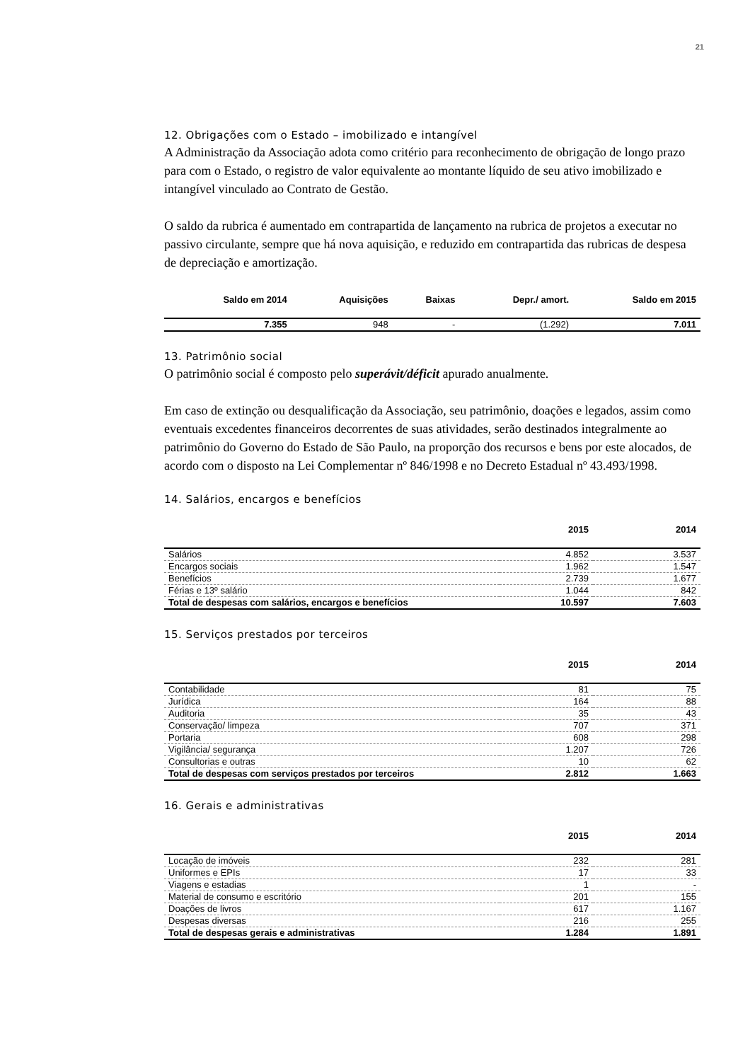21
12. Obrigações com o Estado – imobilizado e intangível
A Administração da Associação adota como critério para reconhecimento de obrigação de longo prazo para com o Estado, o registro de valor equivalente ao montante líquido de seu ativo imobilizado e intangível vinculado ao Contrato de Gestão.
O saldo da rubrica é aumentado em contrapartida de lançamento na rubrica de projetos a executar no passivo circulante, sempre que há nova aquisição, e reduzido em contrapartida das rubricas de despesa de depreciação e amortização.
| Saldo em 2014 | Aquisições | Baixas | Depr./ amort. | Saldo em 2015 |
| --- | --- | --- | --- | --- |
| 7.355 | 948 | - | (1.292) | 7.011 |
13. Patrimônio social
O patrimônio social é composto pelo superávit/déficit apurado anualmente.
Em caso de extinção ou desqualificação da Associação, seu patrimônio, doações e legados, assim como eventuais excedentes financeiros decorrentes de suas atividades, serão destinados integralmente ao patrimônio do Governo do Estado de São Paulo, na proporção dos recursos e bens por este alocados, de acordo com o disposto na Lei Complementar nº 846/1998 e no Decreto Estadual nº 43.493/1998.
14. Salários, encargos e benefícios
| | 2015 | 2014 |
| --- | --- | --- |
| Salários | 4.852 | 3.537 |
| Encargos sociais | 1.962 | 1.547 |
| Benefícios | 2.739 | 1.677 |
| Férias e 13º salário | 1.044 | 842 |
| Total de despesas com salários, encargos e benefícios | 10.597 | 7.603 |
15. Serviços prestados por terceiros
| | 2015 | 2014 |
| --- | --- | --- |
| Contabilidade | 81 | 75 |
| Jurídica | 164 | 88 |
| Auditoria | 35 | 43 |
| Conservação/ limpeza | 707 | 371 |
| Portaria | 608 | 298 |
| Vigilância/ segurança | 1.207 | 726 |
| Consultorias e outras | 10 | 62 |
| Total de despesas com serviços prestados por terceiros | 2.812 | 1.663 |
16. Gerais e administrativas
| | 2015 | 2014 |
| --- | --- | --- |
| Locação de imóveis | 232 | 281 |
| Uniformes e EPIs | 17 | 33 |
| Viagens e estadias | 1 | - |
| Material de consumo e escritório | 201 | 155 |
| Doações de livros | 617 | 1.167 |
| Despesas diversas | 216 | 255 |
| Total de despesas gerais e administrativas | 1.284 | 1.891 |